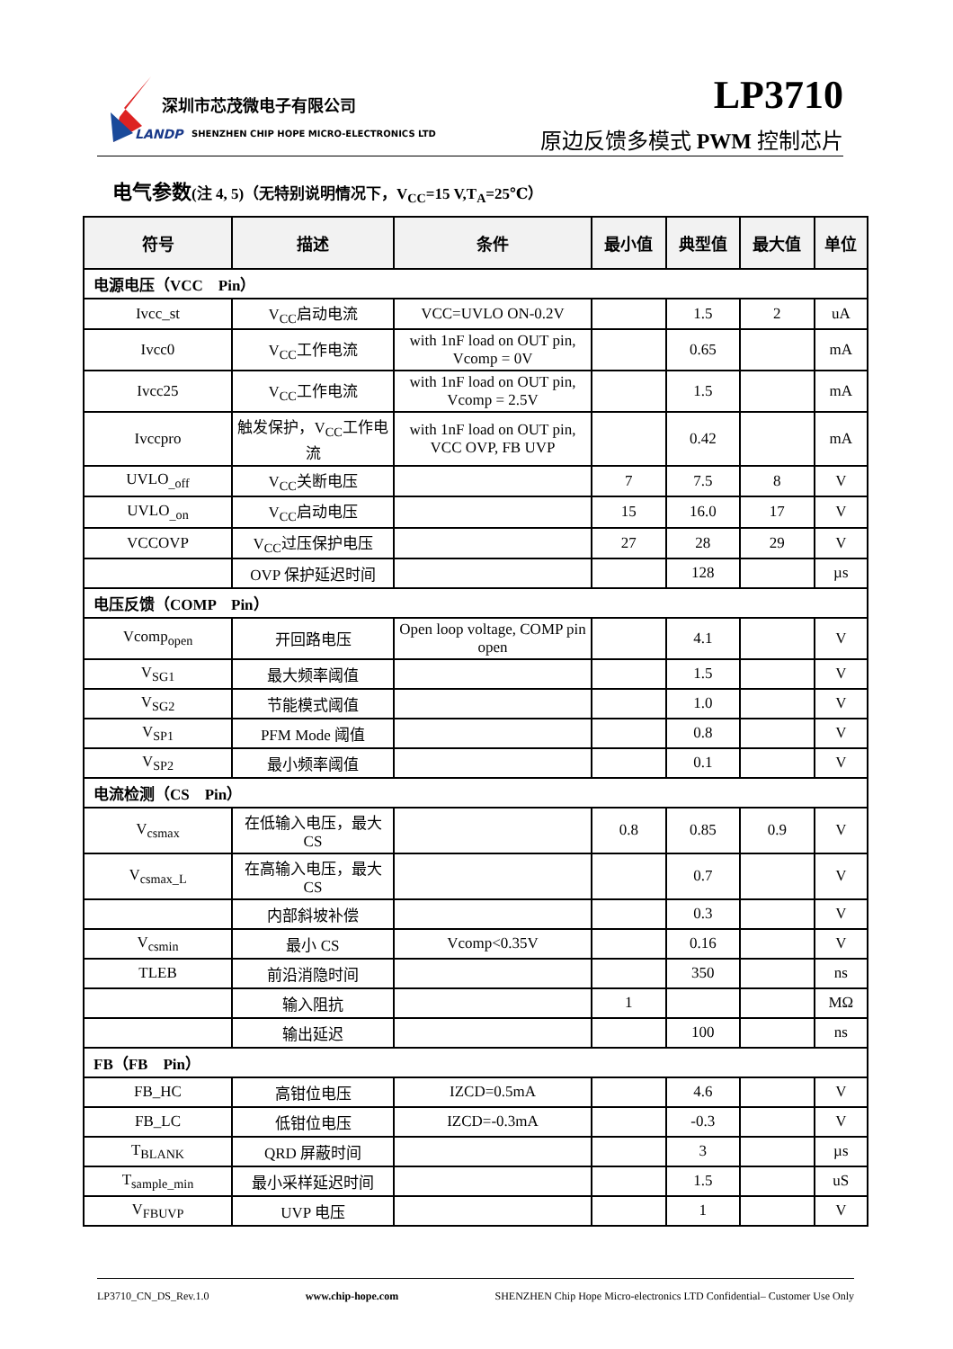深圳市芯茂微电子有限公司
LANDP
SHENZHEN CHIP HOPE MICRO-ELECTRONICS LTD
LP3710
原边反馈多模式 PWM 控制芯片
电气参数(注 4, 5)（无特别说明情况下，V<sub>CC</sub>=15 V,T<sub>A</sub>=25℃）
| 符号 | 描述 | 条件 | 最小值 | 典型值 | 最大值 | 单位 |
| --- | --- | --- | --- | --- | --- | --- |
| 电源电压（VCC Pin） | | | | | | |
| Ivcc_st | V<sub>CC</sub>启动电流 | VCC=UVLO ON-0.2V | | 1.5 | 2 | uA |
| Ivcc0 | V<sub>CC</sub>工作电流 | with 1nF load on OUT pin, Vcomp = 0V | | 0.65 | | mA |
| Ivcc25 | V<sub>CC</sub>工作电流 | with 1nF load on OUT pin, Vcomp = 2.5V | | 1.5 | | mA |
| Ivccpro | 触发保护，V<sub>CC</sub>工作电流 | with 1nF load on OUT pin, VCC OVP, FB UVP | | 0.42 | | mA |
| UVLO<sub>_off</sub> | V<sub>CC</sub>关断电压 | | 7 | 7.5 | 8 | V |
| UVLO<sub>_on</sub> | V<sub>CC</sub>启动电压 | | 15 | 16.0 | 17 | V |
| VCCOVP | V<sub>CC</sub>过压保护电压 | | 27 | 28 | 29 | V |
| | OVP 保护延迟时间 | | | 128 | | µs |
| 电压反馈（COMP Pin） | | | | | | |
| Vcomp<sub>open</sub> | 开回路电压 | Open loop voltage, COMP pin open | | 4.1 | | V |
| V<sub>SG1</sub> | 最大频率阈值 | | | 1.5 | | V |
| V<sub>SG2</sub> | 节能模式阈值 | | | 1.0 | | V |
| V<sub>SP1</sub> | PFM Mode 阈值 | | | 0.8 | | V |
| V<sub>SP2</sub> | 最小频率阈值 | | | 0.1 | | V |
| 电流检测（CS Pin） | | | | | | |
| V<sub>csmax</sub> | 在低输入电压，最大 CS | | 0.8 | 0.85 | 0.9 | V |
| V<sub>csmax_L</sub> | 在高输入电压，最大 CS | | | 0.7 | | V |
| | 内部斜坡补偿 | | | 0.3 | | V |
| V<sub>csmin</sub> | 最小 CS | Vcomp<0.35V | | 0.16 | | V |
| TLEB | 前沿消隐时间 | | | 350 | | ns |
| | 输入阻抗 | | 1 | | | MΩ |
| | 输出延迟 | | | 100 | | ns |
| FB（FB Pin） | | | | | | |
| FB_HC | 高钳位电压 | IZCD=0.5mA | | 4.6 | | V |
| FB_LC | 低钳位电压 | IZCD=-0.3mA | | -0.3 | | V |
| T<sub>BLANK</sub> | QRD 屏蔽时间 | | | 3 | | µs |
| T<sub>sample_min</sub> | 最小采样延迟时间 | | | 1.5 | | uS |
| V<sub>FBUVP</sub> | UVP 电压 | | | 1 | | V |
LP3710_CN_DS_Rev.1.0 www.chip-hope.com SHENZHEN Chip Hope Micro-electronics LTD Confidential– Customer Use Only